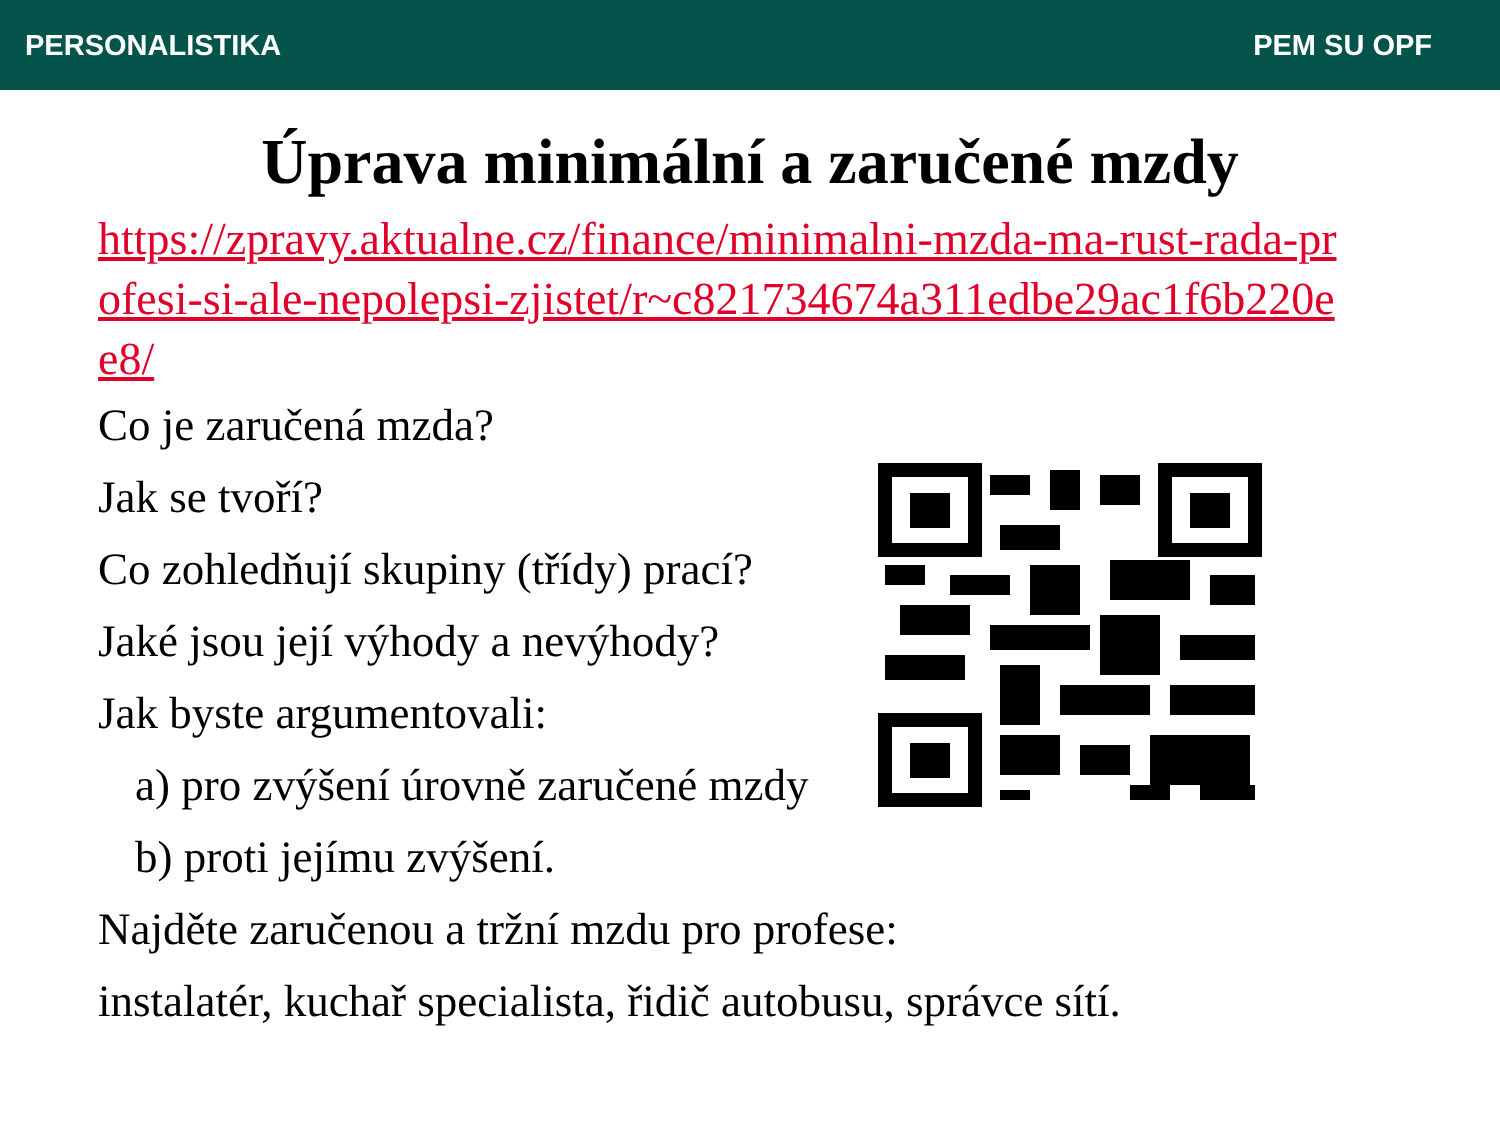PERSONALISTIKA PEM SU OPF
Úprava minimální a zaručené mzdy
https://zpravy.aktualne.cz/finance/minimalni-mzda-ma-rust-rada-profesi-si-ale-nepolepsi-zjistet/r~c821734674a311edbe29ac1f6b220ee8/
Co je zaručená mzda?
Jak se tvoří?
Co zohledňují skupiny (třídy) prací?
Jaké jsou její výhody a nevýhody?
Jak byste argumentovali:
a) pro zvýšení úrovně zaručené mzdy
b) proti jejímu zvýšení.
Najděte zaručenou a tržní mzdu pro profese:
instalatér, kuchař specialista, řidič autobusu, správce sítí.